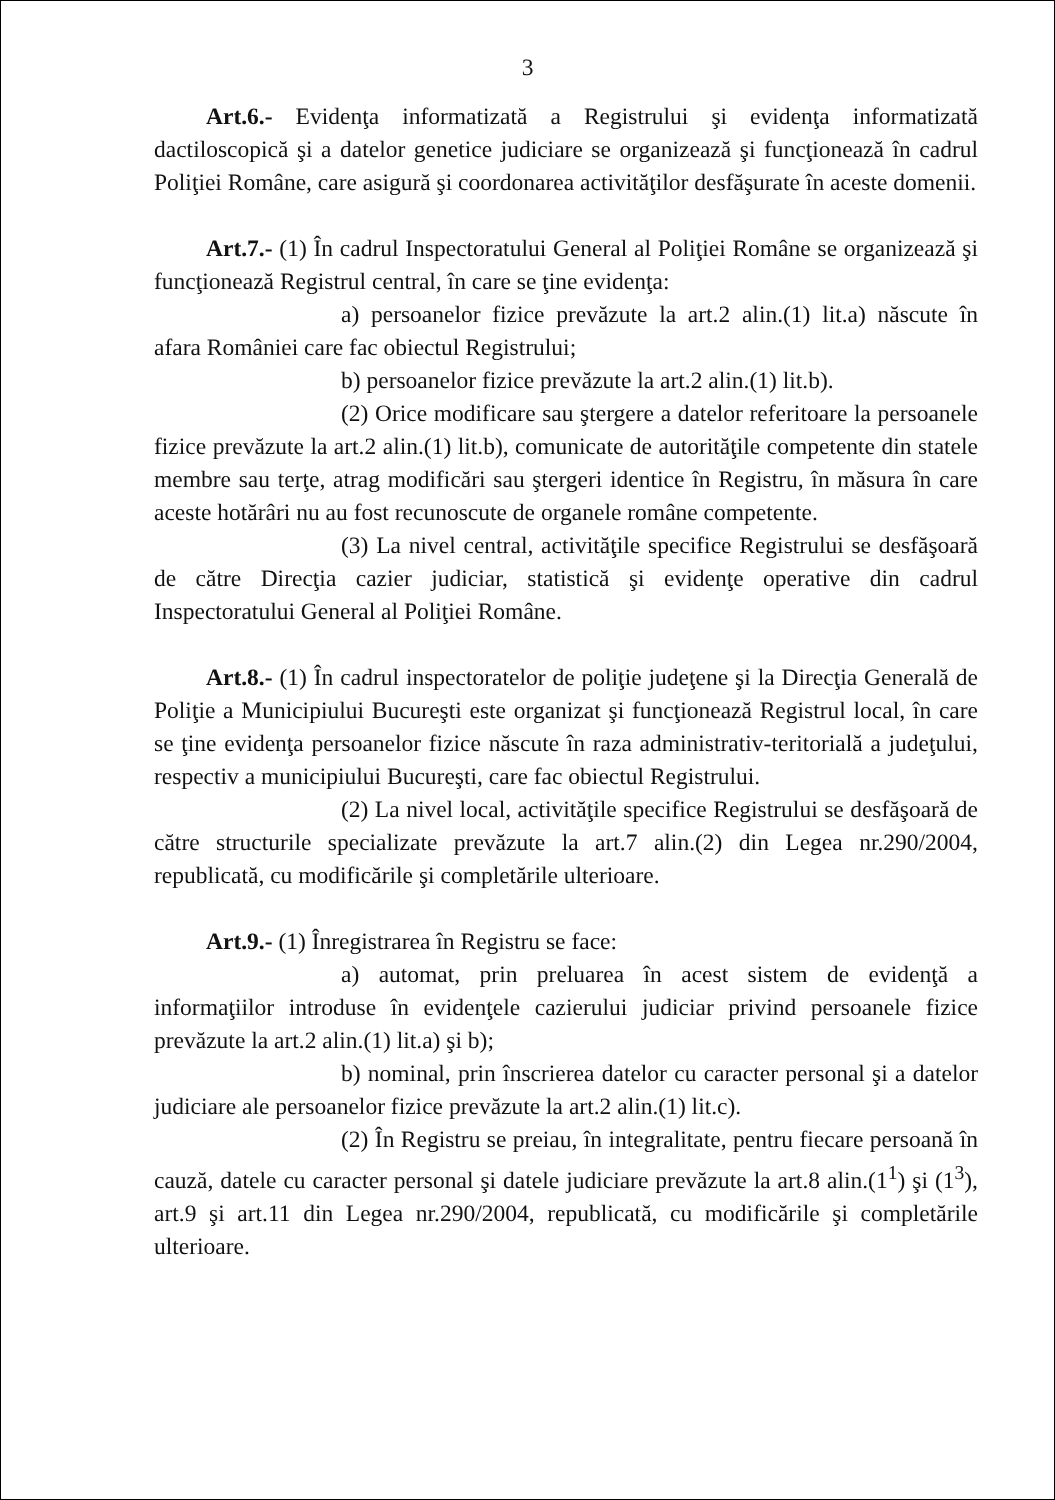3
Art.6.- Evidenţa informatizată a Registrului şi evidenţa informatizată dactiloscopică şi a datelor genetice judiciare se organizează şi funcţionează în cadrul Poliţiei Române, care asigură şi coordonarea activităţilor desfăşurate în aceste domenii.
Art.7.- (1) În cadrul Inspectoratului General al Poliţiei Române se organizează şi funcţionează Registrul central, în care se ţine evidenţa:
a) persoanelor fizice prevăzute la art.2 alin.(1) lit.a) născute în afara României care fac obiectul Registrului;
b) persoanelor fizice prevăzute la art.2 alin.(1) lit.b).
(2) Orice modificare sau ştergere a datelor referitoare la persoanele fizice prevăzute la art.2 alin.(1) lit.b), comunicate de autorităţile competente din statele membre sau terţe, atrag modificări sau ştergeri identice în Registru, în măsura în care aceste hotărâri nu au fost recunoscute de organele române competente.
(3) La nivel central, activităţile specifice Registrului se desfăşoară de către Direcţia cazier judiciar, statistică şi evidenţe operative din cadrul Inspectoratului General al Poliţiei Române.
Art.8.- (1) În cadrul inspectoratelor de poliţie judeţene şi la Direcţia Generală de Poliţie a Municipiului Bucureşti este organizat şi funcţionează Registrul local, în care se ţine evidenţa persoanelor fizice născute în raza administrativ-teritorială a judeţului, respectiv a municipiului Bucureşti, care fac obiectul Registrului.
(2) La nivel local, activităţile specifice Registrului se desfăşoară de către structurile specializate prevăzute la art.7 alin.(2) din Legea nr.290/2004, republicată, cu modificările şi completările ulterioare.
Art.9.- (1) Înregistrarea în Registru se face:
a) automat, prin preluarea în acest sistem de evidenţă a informaţiilor introduse în evidenţele cazierului judiciar privind persoanele fizice prevăzute la art.2 alin.(1) lit.a) şi b);
b) nominal, prin înscrierea datelor cu caracter personal şi a datelor judiciare ale persoanelor fizice prevăzute la art.2 alin.(1) lit.c).
(2) În Registru se preiau, în integralitate, pentru fiecare persoană în cauză, datele cu caracter personal şi datele judiciare prevăzute la art.8 alin.(1<sup>1</sup>) şi (1<sup>3</sup>), art.9 şi art.11 din Legea nr.290/2004, republicată, cu modificările şi completările ulterioare.